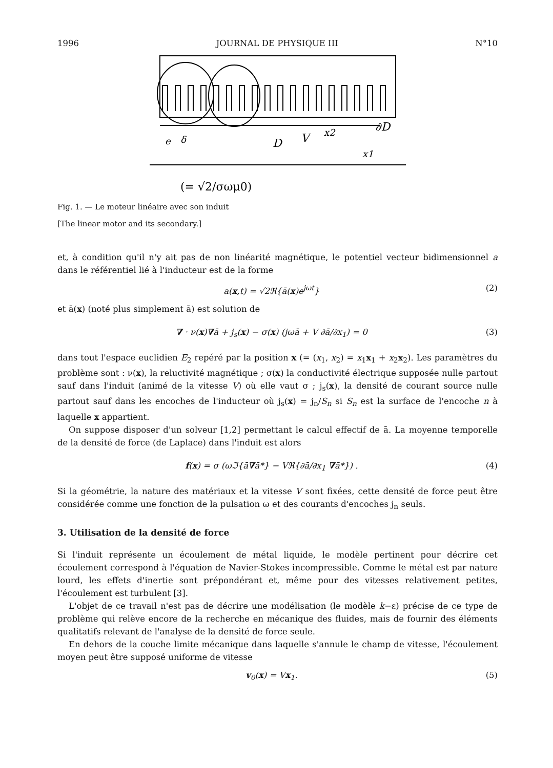1996 JOURNAL DE PHYSIQUE III N°10
∂D
D
V
x2
x1
e
δ
(= √2/σωμ0)
Fig. 1. — Le moteur linéaire avec son induit
[The linear motor and its secondary.]
et, à condition qu'il n'y ait pas de non linéarité magnétique, le potentiel vecteur bidimensionnel a dans le référentiel lié à l'inducteur est de la forme
a(x,t) = √2ℜ{ā(x)e<sup>jωt</sup>} (2)
et ā(x) (noté plus simplement ā) est solution de
∇ · ν(x)∇ā + j<sub>s</sub>(x) − σ(x) (jωā + V ∂ā/∂x<sub>1</sub>) = 0 (3)
dans tout l'espace euclidien E<sub>2</sub> repéré par la position x (= (x<sub>1</sub>, x<sub>2</sub>) = x<sub>1</sub>x<sub>1</sub> + x<sub>2</sub>x<sub>2</sub>). Les paramètres du problème sont : ν(x), la reluctivité magnétique ; σ(x) la conductivité électrique supposée nulle partout sauf dans l'induit (animé de la vitesse V) où elle vaut σ ; j<sub>s</sub>(x), la densité de courant source nulle partout sauf dans les encoches de l'inducteur où j<sub>s</sub>(x) = j<sub>n</sub>/S<sub>n</sub> si S<sub>n</sub> est la surface de l'encoche n à laquelle x appartient.
On suppose disposer d'un solveur [1,2] permettant le calcul effectif de ā. La moyenne temporelle de la densité de force (de Laplace) dans l'induit est alors
f(x) = σ (ωℑ{ā∇ā*} − Vℜ{∂ā/∂x<sub>1</sub> ∇ā*}) . (4)
Si la géométrie, la nature des matériaux et la vitesse V sont fixées, cette densité de force peut être considérée comme une fonction de la pulsation ω et des courants d'encoches j<sub>n</sub> seuls.
3. Utilisation de la densité de force
Si l'induit représente un écoulement de métal liquide, le modèle pertinent pour décrire cet écoulement correspond à l'équation de Navier-Stokes incompressible. Comme le métal est par nature lourd, les effets d'inertie sont prépondérant et, même pour des vitesses relativement petites, l'écoulement est turbulent [3].
L'objet de ce travail n'est pas de décrire une modélisation (le modèle k−ε) précise de ce type de problème qui relève encore de la recherche en mécanique des fluides, mais de fournir des éléments qualitatifs relevant de l'analyse de la densité de force seule.
En dehors de la couche limite mécanique dans laquelle s'annule le champ de vitesse, l'écoulement moyen peut être supposé uniforme de vitesse
v<sub>0</sub>(x) = Vx<sub>1</sub>. (5)